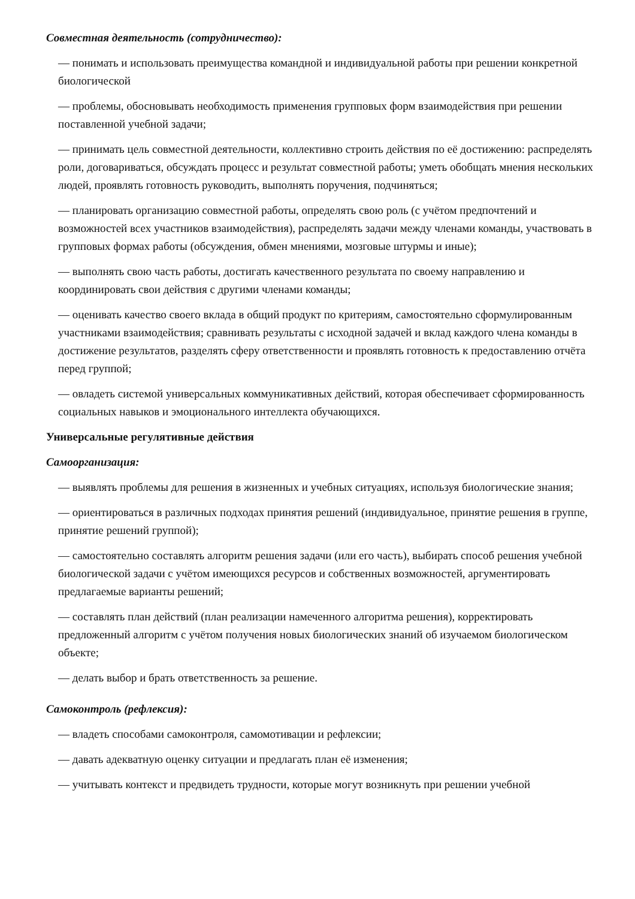Совместная деятельность (сотрудничество):
— понимать и использовать преимущества командной и индивидуальной работы при решении конкретной биологической
— проблемы, обосновывать необходимость применения групповых форм взаимодействия при решении поставленной учебной задачи;
— принимать цель совместной деятельности, коллективно строить действия по её достижению: распределять роли, договариваться, обсуждать процесс и результат совместной работы; уметь обобщать мнения нескольких людей, проявлять готовность руководить, выполнять поручения, подчиняться;
— планировать организацию совместной работы, определять свою роль (с учётом предпочтений и возможностей всех участников взаимодействия), распределять задачи между членами команды, участвовать в групповых формах работы (обсуждения, обмен мнениями, мозговые штурмы и иные);
— выполнять свою часть работы, достигать качественного результата по своему направлению и координировать свои действия с другими членами команды;
— оценивать качество своего вклада в общий продукт по критериям, самостоятельно сформулированным участниками взаимодействия; сравнивать результаты с исходной задачей и вклад каждого члена команды в достижение результатов, разделять сферу ответственности и проявлять готовность к предоставлению отчёта перед группой;
— овладеть системой универсальных коммуникативных действий, которая обеспечивает сформированность социальных навыков и эмоционального интеллекта обучающихся.
Универсальные регулятивные действия
Самоорганизация:
— выявлять проблемы для решения в жизненных и учебных ситуациях, используя биологические знания;
— ориентироваться в различных подходах принятия решений (индивидуальное, принятие решения в группе, принятие решений группой);
— самостоятельно составлять алгоритм решения задачи (или его часть), выбирать способ решения учебной биологической задачи с учётом имеющихся ресурсов и собственных возможностей, аргументировать предлагаемые варианты решений;
— составлять план действий (план реализации намеченного алгоритма решения), корректировать предложенный алгоритм с учётом получения новых биологических знаний об изучаемом биологическом объекте;
— делать выбор и брать ответственность за решение.
Самоконтроль (рефлексия):
— владеть способами самоконтроля, самомотивации и рефлексии;
— давать адекватную оценку ситуации и предлагать план её изменения;
— учитывать контекст и предвидеть трудности, которые могут возникнуть при решении учебной